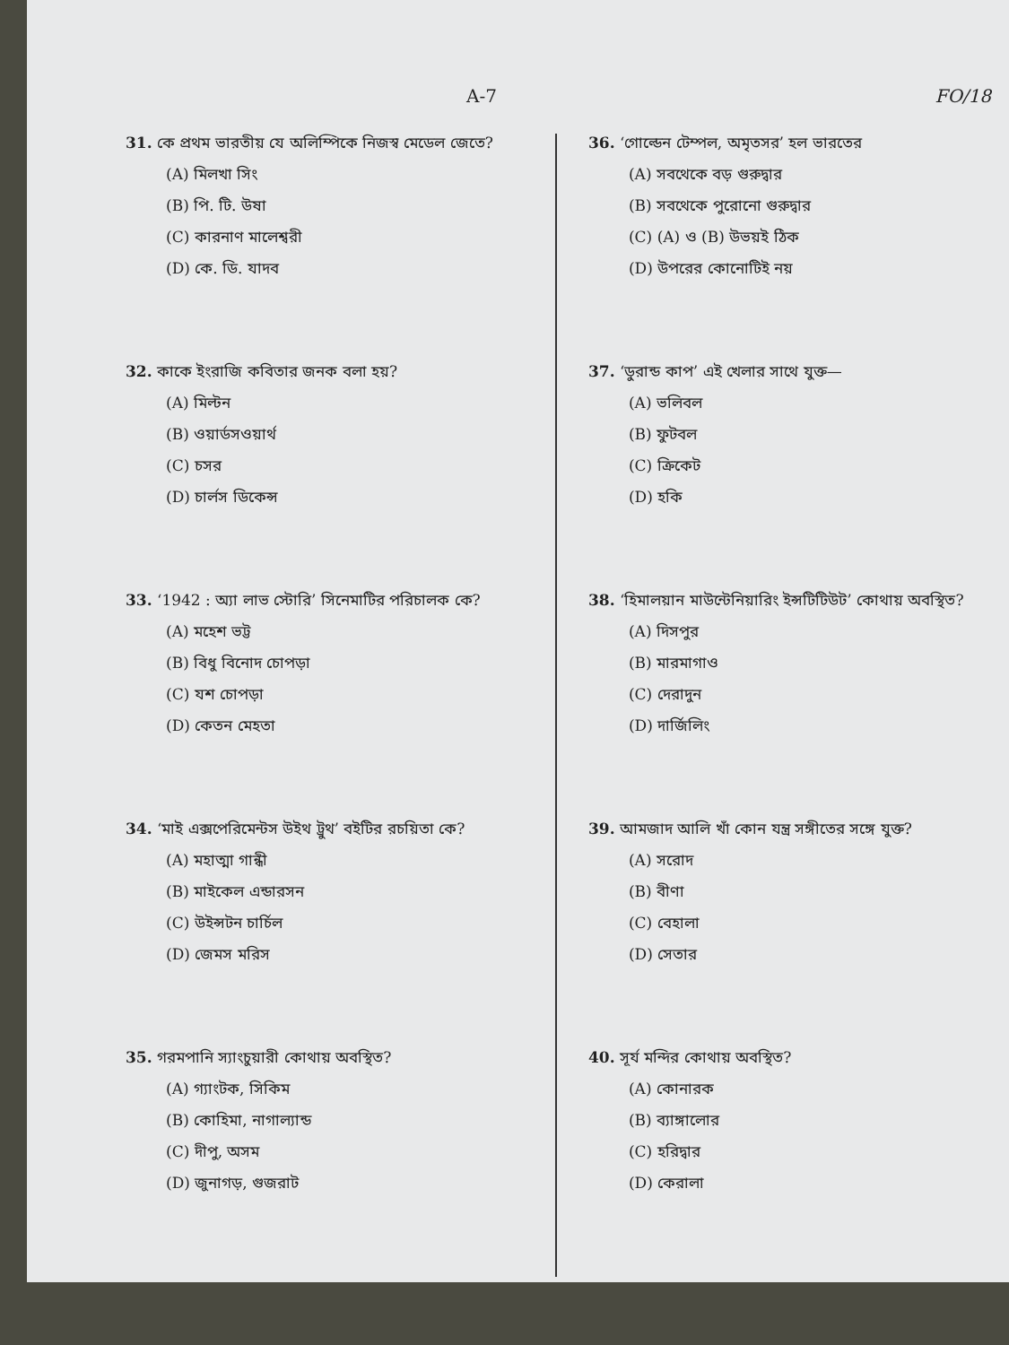A-7 FO/18
31. কে প্রথম ভারতীয় যে অলিম্পিকে নিজস্ব মেডেল জেতে?
(A) মিলখা সিং
(B) পি. টি. উষা
(C) কারনাণ মালেশ্বরী
(D) কে. ডি. যাদব
32. কাকে ইংরাজি কবিতার জনক বলা হয়?
(A) মিল্টন
(B) ওয়ার্ডসওয়ার্থ
(C) চসর
(D) চার্লস ডিকেন্স
33. ‘1942 : অ্যা লাভ স্টোরি’ সিনেমাটির পরিচালক কে?
(A) মহেশ ভট্ট
(B) বিধু বিনোদ চোপড়া
(C) যশ চোপড়া
(D) কেতন মেহতা
34. ‘মাই এক্সপেরিমেন্টস উইথ ট্রুথ’ বইটির রচয়িতা কে?
(A) মহাত্মা গান্ধী
(B) মাইকেল এন্ডারসন
(C) উইন্সটন চার্চিল
(D) জেমস মরিস
35. গরমপানি স্যাংচুয়ারী কোথায় অবস্থিত?
(A) গ্যাংটক, সিকিম
(B) কোহিমা, নাগাল্যান্ড
(C) দীপু, অসম
(D) জুনাগড়, গুজরাট
36. ‘গোল্ডেন টেম্পল, অমৃতসর’ হল ভারতের
(A) সবথেকে বড় গুরুদ্বার
(B) সবথেকে পুরোনো গুরুদ্বার
(C) (A) ও (B) উভয়ই ঠিক
(D) উপরের কোনোটিই নয়
37. ‘ডুরান্ড কাপ’ এই খেলার সাথে যুক্ত—
(A) ভলিবল
(B) ফুটবল
(C) ক্রিকেট
(D) হকি
38. ‘হিমালয়ান মাউন্টেনিয়ারিং ইন্সটিটিউট’ কোথায় অবস্থিত?
(A) দিসপুর
(B) মারমাগাও
(C) দেরাদুন
(D) দার্জিলিং
39. আমজাদ আলি খাঁ কোন যন্ত্র সঙ্গীতের সঙ্গে যুক্ত?
(A) সরোদ
(B) বীণা
(C) বেহালা
(D) সেতার
40. সূর্য মন্দির কোথায় অবস্থিত?
(A) কোনারক
(B) ব্যাঙ্গালোর
(C) হরিদ্বার
(D) কেরালা